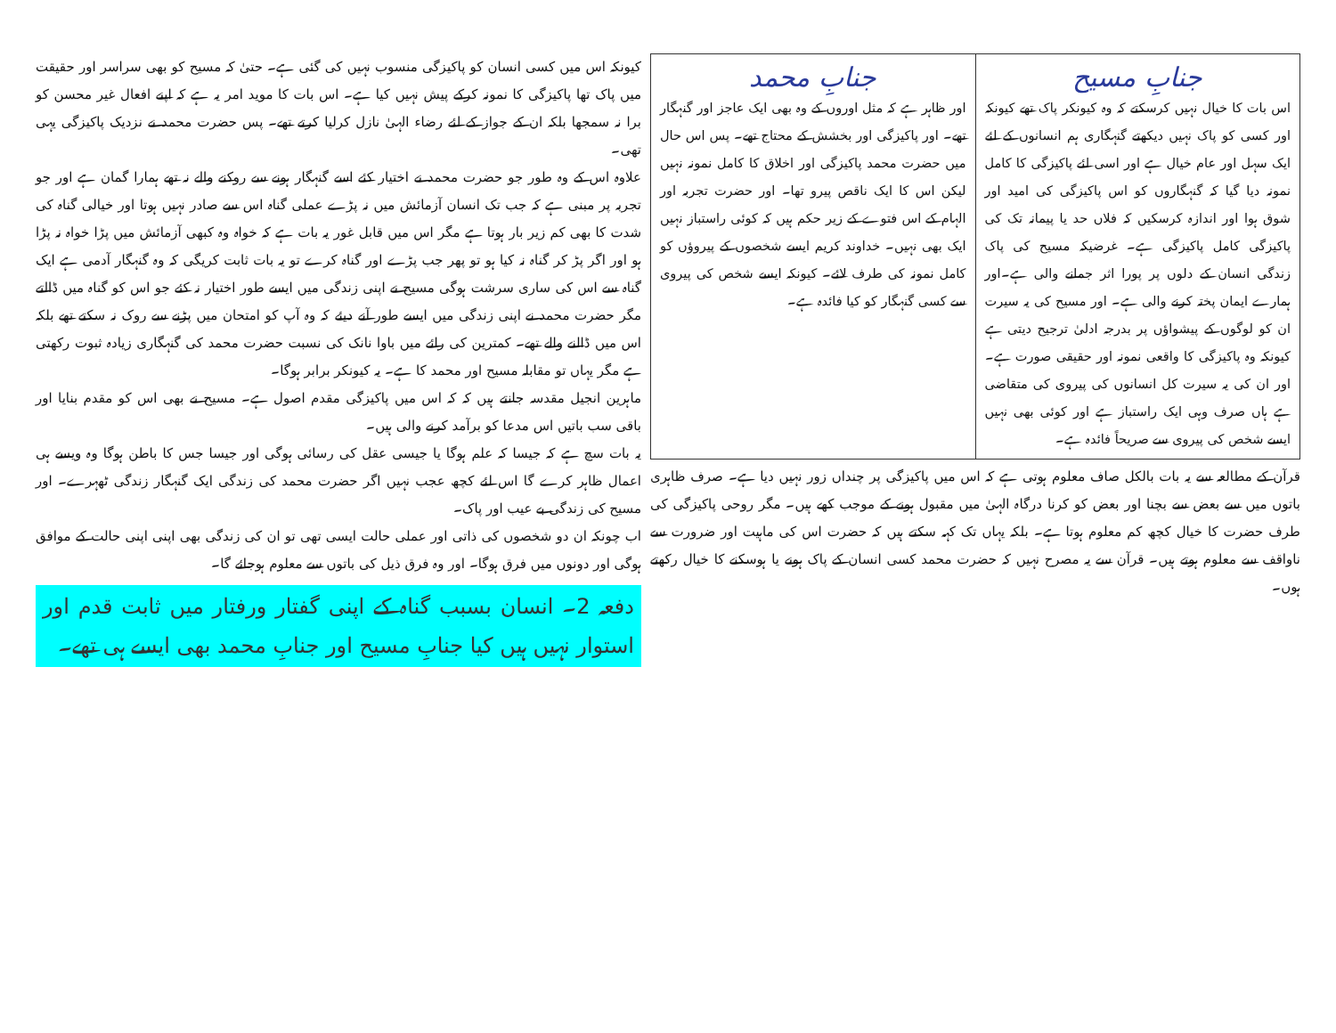| جنابِ مسیح اس بات کا خیال نہیں کرسکتے کہ وہ کیونکر پاک تھے کیونکہ اور کسی کو پاک نہیں دیکھتے گنہگاری ہم انسانوں کے لئے ایک سہل اور عام خیال ہے اور اسی لئے پاکیزگی کا کامل نمونہ دیا گیا کہ گنہگاروں کو اس پاکیزگی کی امید اور شوق ہوا اور اندازہ کرسکیں کہ فلاں حد یا پیمانہ تک کی پاکیزگی کامل پاکیزگی ہے۔ غرضیکہ مسیح کی پاک زندگی انسان کے دلوں پر پورا اثر جمانے والی ہے۔اور ہمارے ایمان پختہ کرنے والی ہے۔ اور مسیح کی یہ سیرت ان کو لوگوں کے پیشواؤں پر بدرجہ ادلیٰ ترجیح دیتی ہے کیونکہ وہ پاکیزگی کا واقعی نمونہ اور حقیقی صورت ہے۔اور ان کی یہ سیرت کل انسانوں کی پیروی کی متقاضی ہے ہاں صرف وہی ایک راستباز ہے اور کوئی بھی نہیں ایسے شخص کی پیروی سے صریحاً فائدہ ہے۔ | جنابِ محمد اور ظاہر ہے کہ مثل اوروں کے وہ بھی ایک عاجز اور گنہگار تھے۔ اور پاکیزگی اور بخشش کے محتاج تھے۔ پس اس حال میں حضرت محمد پاکیزگی اور اخلاق کا کامل نمونہ نہیں لیکن اس کا ایک ناقص پیرو تھا۔ اور حضرت تجربہ اور الہام کے اس فتوے کے زیر حکم ہیں کہ کوئی راستباز نہیں ایک بھی نہیں۔ خداوند کریم ایسے شخصوں کے پیروؤں کو کامل نمونہ کی طرف لائے۔ کیونکہ ایسے شخص کی پیروی سے کسی گنہگار کو کیا فائدہ ہے۔ |
قرآن کے مطالعہ سے یہ بات بالکل صاف معلوم ہوتی ہے کہ اس میں پاکیزگی پر چنداں زور نہیں دیا ہے۔ صرف ظاہری باتوں میں سے بعض سے بچنا اور بعض کو کرنا درگاہ الہیٰ میں مقبول ہونے کے موجب کھے ہیں۔ مگر روحی پاکیزگی کی طرف حضرت کا خیال کچھ کم معلوم ہوتا ہے۔ بلکہ یہاں تک کہہ سکتے ہیں کہ حضرت اس کی ماہیت اور ضرورت سے ناواقف سے معلوم ہوتے ہیں۔ قرآن سے یہ مصرح نہیں کہ حضرت محمد کسی انسان کے پاک ہونے یا ہوسکنے کا خیال رکھتے ہوں۔
کیونکہ اس میں کسی انسان کو پاکیزگی منسوب نہیں کی گئی ہے۔ حتیٰ کہ مسیح کو بھی سراسر اور حقیقت میں پاک تھا پاکیزگی کا نمونہ کرکے پیش نہیں کیا ہے۔ اس بات کا موید امر یہ ہے کہ اپنے افعال غیر محسن کو برا نہ سمجھا بلکہ ان کے جواز کے لئے رضاء الہیٰ نازل کرلیا کرتے تھے۔ پس حضرت محمد نے نزدیک پاکیزگی یہی تھی۔
علاوہ اس کے وہ طور جو حضرت محمد نے اختیار کئے اسے گنہگار ہونے سے روکنے والے نہ تھے ہمارا گمان ہے اور جو تجربہ پر مبنی ہے کہ جب تک انسان آزمائش میں نہ پڑے عملی گناہ اس سے صادر نہیں ہوتا اور خیالی گناہ کی شدت کا بھی کم زیر بار ہوتا ہے مگر اس میں قابل غور یہ بات ہے کہ خواہ وہ کبھی آزمائش میں پڑا خواہ نہ پڑا ہو اور اگر پڑ کر گناہ نہ کیا ہو تو پھر جب پڑے اور گناہ کرے تو یہ بات ثابت کریگی کہ وہ گنہگار آدمی ہے ایک گناہ سے اس کی ساری سرشت ہوگی مسیح نے اپنی زندگی میں ایسے طور اختیار نہ کئے جو اس کو گناہ میں ڈالتے مگر حضرت محمد نے اپنی زندگی میں ایسے طور آنے دیئے کہ وہ آپ کو امتحان میں پڑنے سے روک نہ سکتے تھے بلکہ اس میں ڈالنے والے تھے۔ کمترین کی رائے میں باوا نانک کی نسبت حضرت محمد کی گنہگاری زیادہ ثبوت رکھتی ہے مگر یہاں تو مقابلہ مسیح اور محمد کا ہے۔ یہ کیونکر برابر ہوگا۔
ماہرین انجیل مقدسہ جانتے ہیں کہ کہ اس میں پاکیزگی مقدم اصول ہے۔ مسیح نے بھی اس کو مقدم بنایا اور باقی سب باتیں اس مدعا کو برآمد کرنے والی ہیں۔
یہ بات سچ ہے کہ جیسا کہ علم ہوگا یا جیسی عقل کی رسائی ہوگی اور جیسا جس کا باطن ہوگا وہ ویسے ہی اعمال ظاہر کرے گا اس لئے کچھ عجب نہیں اگر حضرت محمد کی زندگی ایک گنہگار زندگی ٹھہرے۔ اور مسیح کی زندگی بے عیب اور پاک۔
اب چونکہ ان دو شخصوں کی ذاتی اور عملی حالت ایسی تھی تو ان کی زندگی بھی اپنی اپنی حالت کے موافق ہوگی اور دونوں میں فرق ہوگا۔ اور وہ فرق ذیل کی باتوں سے معلوم ہوجائے گا۔
دفعہ 2۔ انسان بسبب گناہ کے اپنی گفتار ورفتار میں ثابت قدم اور استوار نہیں ہیں کیا جنابِ مسیح اور جنابِ محمد بھی ایسے ہی تھے۔